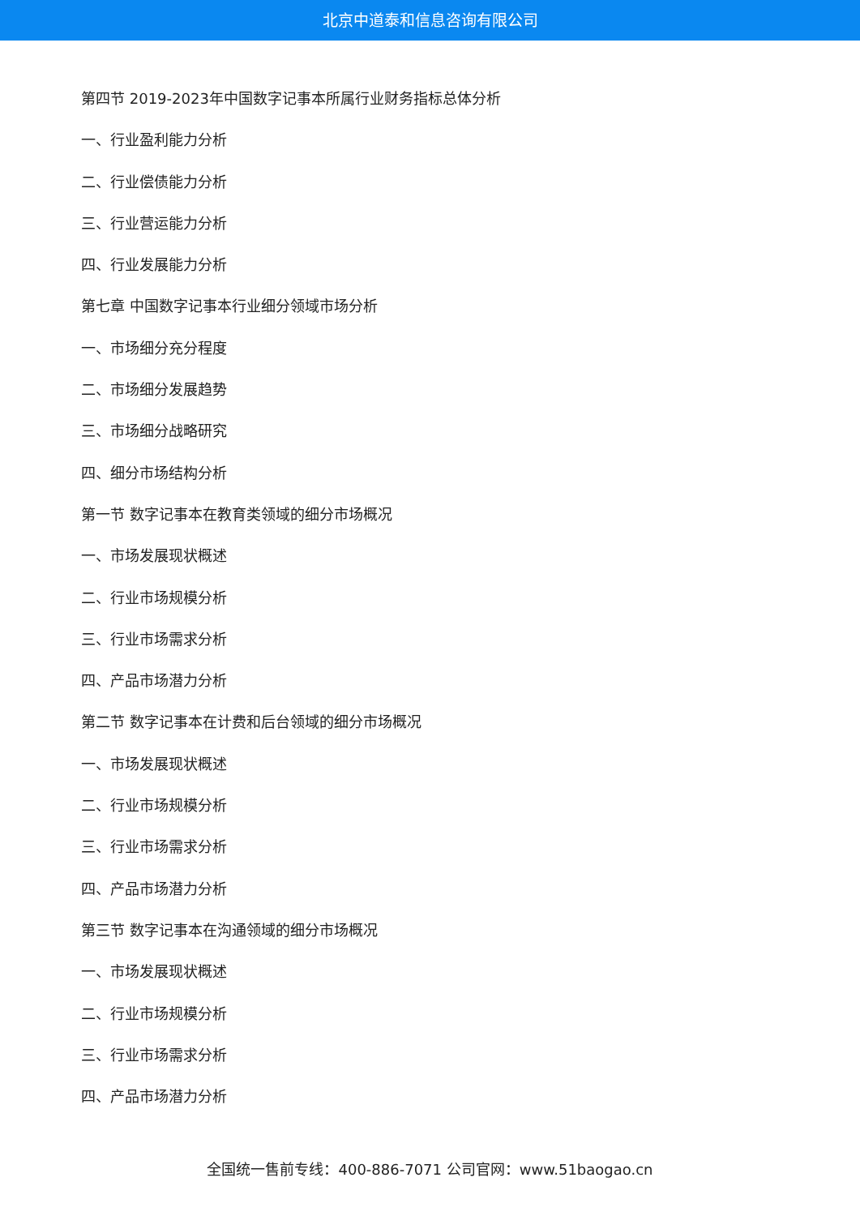北京中道泰和信息咨询有限公司
第四节 2019-2023年中国数字记事本所属行业财务指标总体分析
一、行业盈利能力分析
二、行业偿债能力分析
三、行业营运能力分析
四、行业发展能力分析
第七章 中国数字记事本行业细分领域市场分析
一、市场细分充分程度
二、市场细分发展趋势
三、市场细分战略研究
四、细分市场结构分析
第一节 数字记事本在教育类领域的细分市场概况
一、市场发展现状概述
二、行业市场规模分析
三、行业市场需求分析
四、产品市场潜力分析
第二节 数字记事本在计费和后台领域的细分市场概况
一、市场发展现状概述
二、行业市场规模分析
三、行业市场需求分析
四、产品市场潜力分析
第三节 数字记事本在沟通领域的细分市场概况
一、市场发展现状概述
二、行业市场规模分析
三、行业市场需求分析
四、产品市场潜力分析
全国统一售前专线：400-886-7071 公司官网：www.51baogao.cn